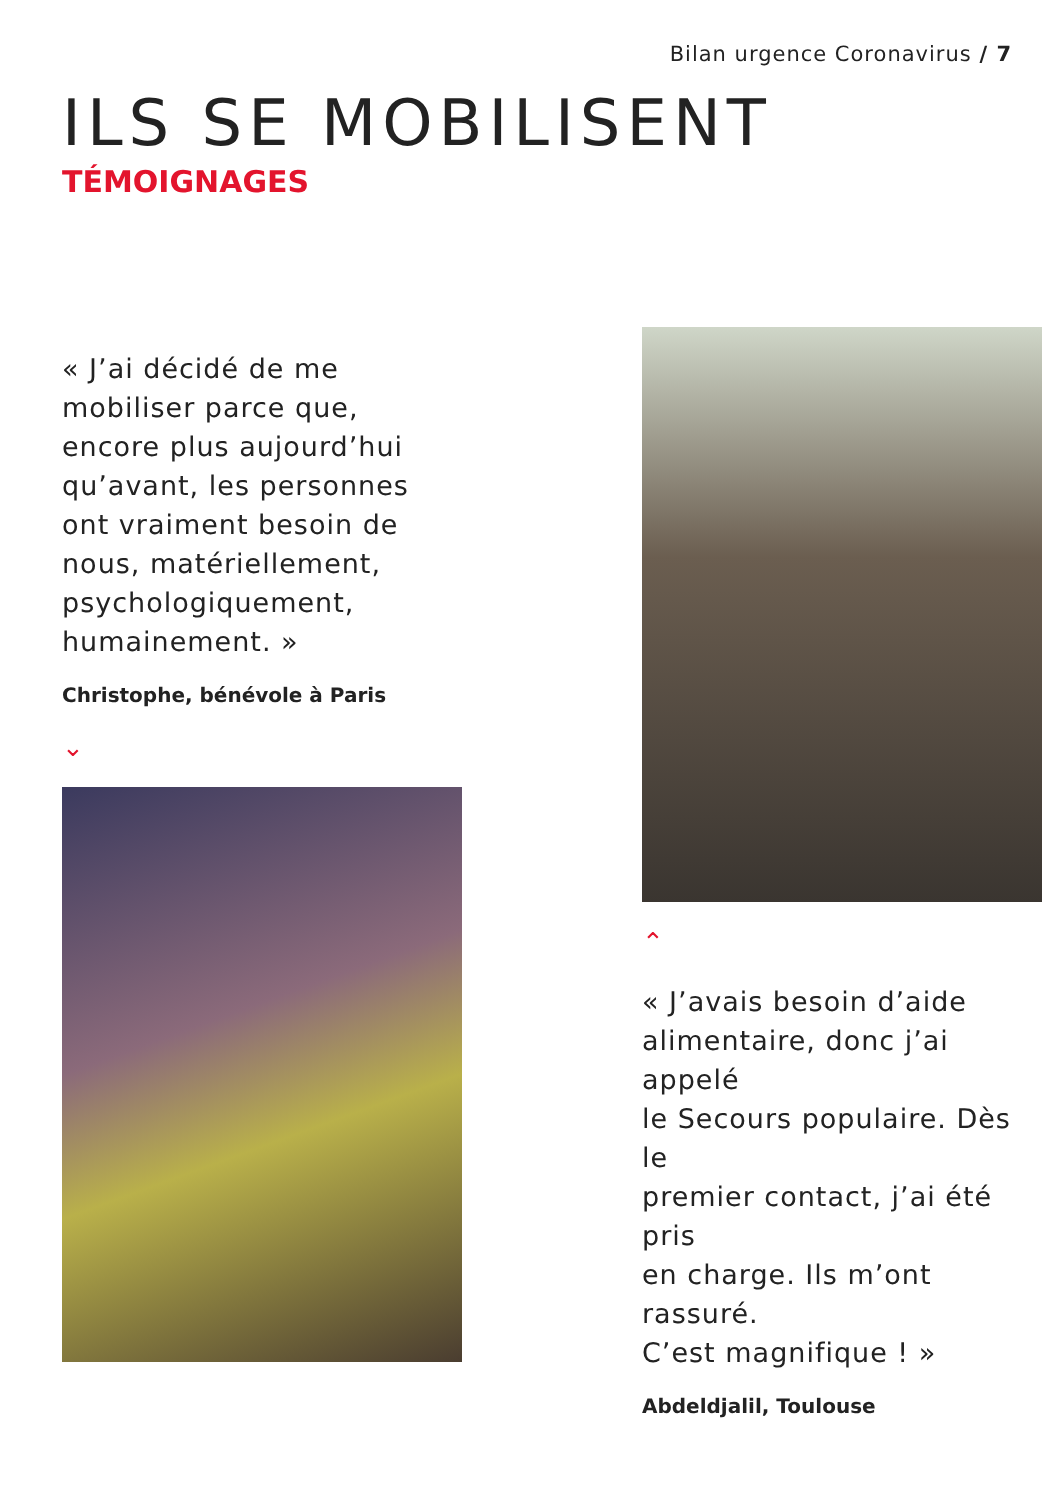Bilan urgence Coronavirus / 7
ILS SE MOBILISENT
TÉMOIGNAGES
« J’ai décidé de me
mobiliser parce que,
encore plus aujourd’hui
qu’avant, les personnes
ont vraiment besoin de
nous, matériellement,
psychologiquement,
humainement. »
Christophe, bénévole à Paris
⌄
⌃
« J’avais besoin d’aide
alimentaire, donc j’ai appelé
le Secours populaire. Dès le
premier contact, j’ai été pris
en charge. Ils m’ont rassuré.
C’est magnifique ! »
Abdeldjalil, Toulouse